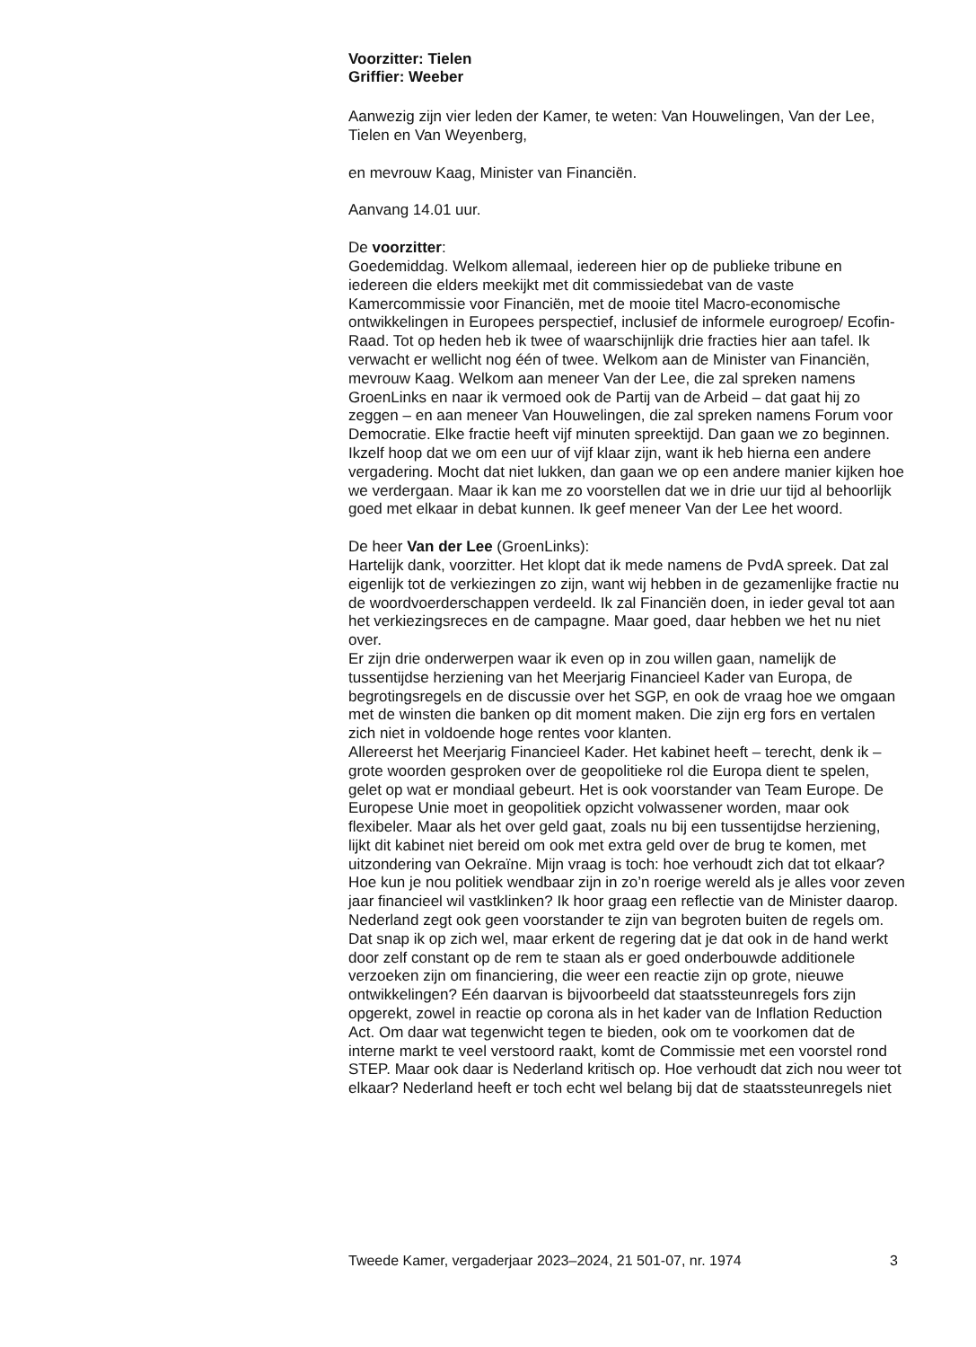Voorzitter: Tielen
Griffier: Weeber
Aanwezig zijn vier leden der Kamer, te weten: Van Houwelingen, Van der Lee, Tielen en Van Weyenberg,
en mevrouw Kaag, Minister van Financiën.
Aanvang 14.01 uur.
De voorzitter:
Goedemiddag. Welkom allemaal, iedereen hier op de publieke tribune en iedereen die elders meekijkt met dit commissiedebat van de vaste Kamercommissie voor Financiën, met de mooie titel Macro-economische ontwikkelingen in Europees perspectief, inclusief de informele eurogroep/ Ecofin-Raad. Tot op heden heb ik twee of waarschijnlijk drie fracties hier aan tafel. Ik verwacht er wellicht nog één of twee. Welkom aan de Minister van Financiën, mevrouw Kaag. Welkom aan meneer Van der Lee, die zal spreken namens GroenLinks en naar ik vermoed ook de Partij van de Arbeid – dat gaat hij zo zeggen – en aan meneer Van Houwelingen, die zal spreken namens Forum voor Democratie. Elke fractie heeft vijf minuten spreektijd. Dan gaan we zo beginnen. Ikzelf hoop dat we om een uur of vijf klaar zijn, want ik heb hierna een andere vergadering. Mocht dat niet lukken, dan gaan we op een andere manier kijken hoe we verdergaan. Maar ik kan me zo voorstellen dat we in drie uur tijd al behoorlijk goed met elkaar in debat kunnen. Ik geef meneer Van der Lee het woord.
De heer Van der Lee (GroenLinks):
Hartelijk dank, voorzitter. Het klopt dat ik mede namens de PvdA spreek. Dat zal eigenlijk tot de verkiezingen zo zijn, want wij hebben in de gezamenlijke fractie nu de woordvoerderschappen verdeeld. Ik zal Financiën doen, in ieder geval tot aan het verkiezingsreces en de campagne. Maar goed, daar hebben we het nu niet over.
Er zijn drie onderwerpen waar ik even op in zou willen gaan, namelijk de tussentijdse herziening van het Meerjarig Financieel Kader van Europa, de begrotingsregels en de discussie over het SGP, en ook de vraag hoe we omgaan met de winsten die banken op dit moment maken. Die zijn erg fors en vertalen zich niet in voldoende hoge rentes voor klanten.
Allereerst het Meerjarig Financieel Kader. Het kabinet heeft – terecht, denk ik – grote woorden gesproken over de geopolitieke rol die Europa dient te spelen, gelet op wat er mondiaal gebeurt. Het is ook voorstander van Team Europe. De Europese Unie moet in geopolitiek opzicht volwassener worden, maar ook flexibeler. Maar als het over geld gaat, zoals nu bij een tussentijdse herziening, lijkt dit kabinet niet bereid om ook met extra geld over de brug te komen, met uitzondering van Oekraïne. Mijn vraag is toch: hoe verhoudt zich dat tot elkaar? Hoe kun je nou politiek wendbaar zijn in zo’n roerige wereld als je alles voor zeven jaar financieel wil vastklinken? Ik hoor graag een reflectie van de Minister daarop.
Nederland zegt ook geen voorstander te zijn van begroten buiten de regels om. Dat snap ik op zich wel, maar erkent de regering dat je dat ook in de hand werkt door zelf constant op de rem te staan als er goed onderbouwde additionele verzoeken zijn om financiering, die weer een reactie zijn op grote, nieuwe ontwikkelingen? Eén daarvan is bijvoorbeeld dat staatssteunregels fors zijn opgerekt, zowel in reactie op corona als in het kader van de Inflation Reduction Act. Om daar wat tegenwicht tegen te bieden, ook om te voorkomen dat de interne markt te veel verstoord raakt, komt de Commissie met een voorstel rond STEP. Maar ook daar is Nederland kritisch op. Hoe verhoudt dat zich nou weer tot elkaar? Nederland heeft er toch echt wel belang bij dat de staatssteunregels niet
Tweede Kamer, vergaderjaar 2023–2024, 21 501-07, nr. 1974 3